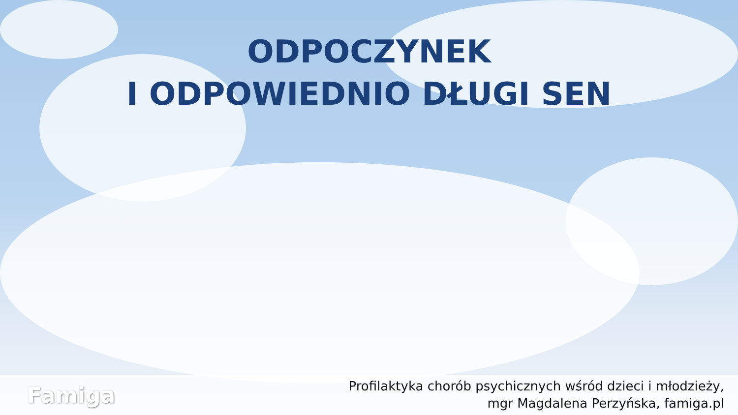ODPOCZYNEK
I ODPOWIEDNIO DŁUGI SEN
Famiga
Profilaktyka chorób psychicznych wśród dzieci i młodzieży,
mgr Magdalena Perzyńska, famiga.pl